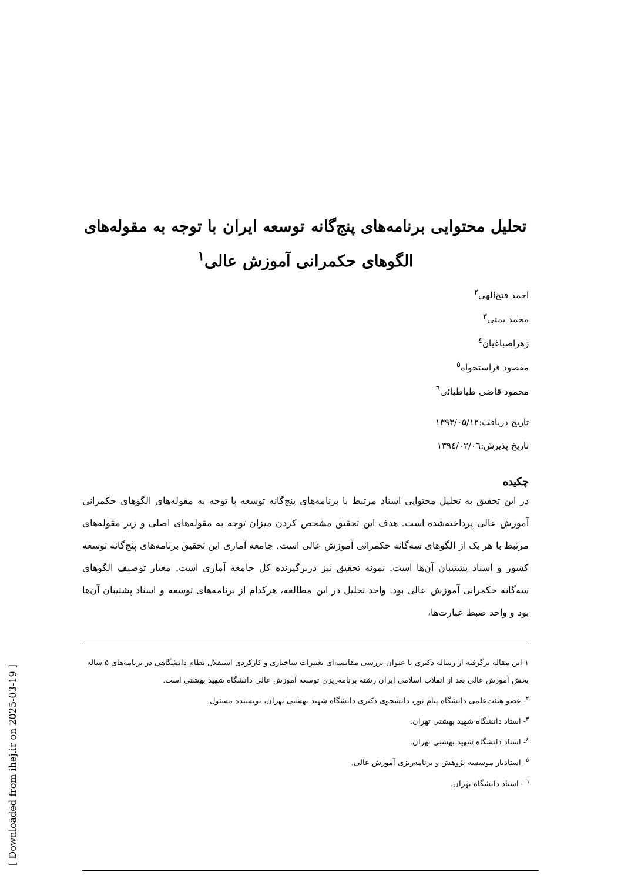تحلیل محتوایی برنامه‌های پنج‌گانه توسعه ایران با توجه به مقوله‌های الگوهای حکمرانی آموزش عالی<sup>۱</sup>
احمد فتح‌الهی<sup>۲</sup>
محمد یمنی<sup>۳</sup>
زهراصباغیان<sup>٤</sup>
مقصود فراستخواه<sup>٥</sup>
محمود قاضی طباطبائی<sup>٦</sup>
تاریخ دریافت:۱۳۹۳/۰۵/۱۲
تاریخ پذیرش:۱۳۹٤/۰۲/۰٦
چکیده
در این تحقیق به تحلیل محتوایی اسناد مرتبط با برنامه‌های پنج‌گانه توسعه با توجه به مقوله‌های الگوهای حکمرانی آموزش عالی پرداخته‌شده است. هدف این تحقیق مشخص کردن میزان توجه به مقوله‌های اصلی و زیر مقوله‌های مرتبط با هر یک از الگوهای سه‌گانه حکمرانی آموزش عالی است. جامعه آماری این تحقیق برنامه‌های پنج‌گانه توسعه کشور و اسناد پشتیبان آن‌ها است. نمونه تحقیق نیز دربرگیرنده کل جامعه آماری است. معیار توصیف الگوهای سه‌گانه حکمرانی آموزش عالی بود. واحد تحلیل در این مطالعه، هرکدام از برنامه‌های توسعه و اسناد پشتیبان آن‌ها بود و واحد ضبط عبارت‌ها،
۱-این مقاله برگرفته از رساله دکتری با عنوان بررسی مقایسه‌ای تغییرات ساختاری و کارکردی استقلال نظام دانشگاهی در برنامه‌های ۵ ساله بخش آموزش عالی بعد از انقلاب اسلامی ایران رشته برنامه‌ریزی توسعه آموزش عالی دانشگاه شهید بهشتی است.
<sup>۲</sup>- عضو هیئت‌علمی دانشگاه پیام نور، دانشجوی دکتری دانشگاه شهید بهشتی تهران، نویسنده مسئول.
<sup>۳</sup>- استاد دانشگاه شهید بهشتی تهران.
<sup>٤</sup>- استاد دانشگاه شهید بهشتی تهران.
<sup>٥</sup>- استادیار موسسه پژوهش و برنامه‌ریزی آموزش عالی.
<sup>٦</sup> - استاد دانشگاه تهران.
[ Downloaded from ihej.ir on 2025-03-19 ]